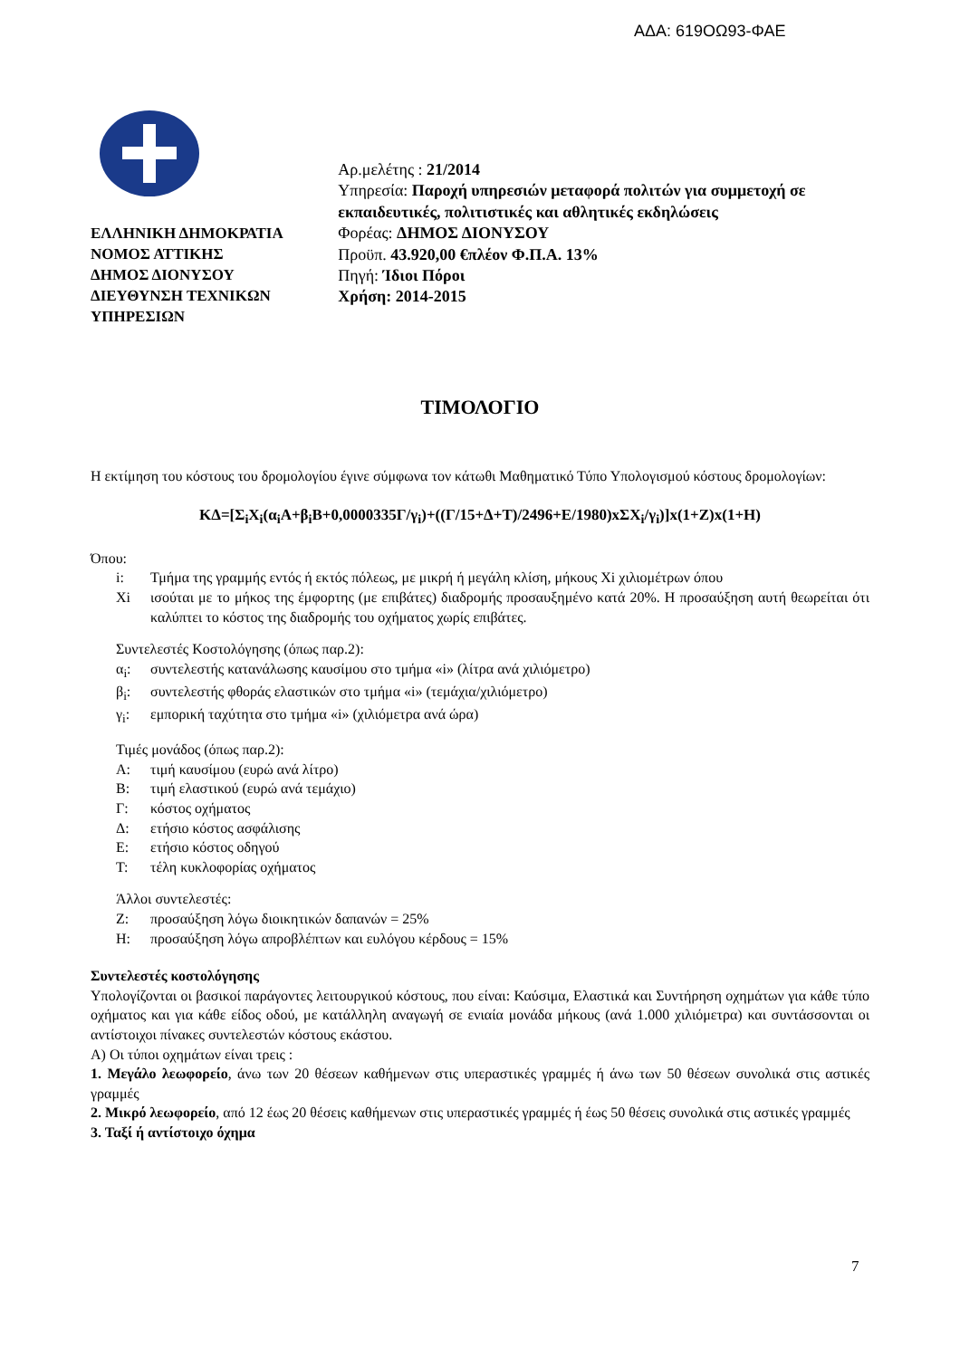ΑΔΑ: 619ΟΩ93-ΦΑΕ
ΕΛΛΗΝΙΚΗ ΔΗΜΟΚΡΑΤΙΑ
ΝΟΜΟΣ ΑΤΤΙΚΗΣ
ΔΗΜΟΣ ΔΙΟΝΥΣΟΥ
ΔΙΕΥΘΥΝΣΗ ΤΕΧΝΙΚΩΝ ΥΠΗΡΕΣΙΩΝ
Αρ.μελέτης : 21/2014
Υπηρεσία: Παροχή υπηρεσιών μεταφορά πολιτών για συμμετοχή σε εκπαιδευτικές, πολιτιστικές και αθλητικές εκδηλώσεις
Φορέας: ΔΗΜΟΣ ΔΙΟΝΥΣΟΥ
Προϋπ. 43.920,00 €πλέον Φ.Π.Α. 13%
Πηγή: Ίδιοι Πόροι
Χρήση: 2014-2015
ΤΙΜΟΛΟΓΙΟ
Η εκτίμηση του κόστους του δρομολογίου έγινε σύμφωνα τον κάτωθι Μαθηματικό Τύπο Υπολογισμού κόστους δρομολογίων:
ΚΔ=[Σ<sub>i</sub>Χ<sub>i</sub>(α<sub>i</sub>Α+β<sub>i</sub>Β+0,0000335Γ/γ<sub>i</sub>)+((Γ/15+Δ+Τ)/2496+Ε/1980)xΣΧ<sub>i</sub>/γ<sub>i</sub>)]x(1+Ζ)x(1+Η)
Όπου:
i: Τμήμα της γραμμής εντός ή εκτός πόλεως, με μικρή ή μεγάλη κλίση, μήκους Χi χιλιομέτρων όπου
Χi ισούται με το μήκος της έμφορτης (με επιβάτες) διαδρομής προσαυξημένο κατά 20%. Η προσαύξηση αυτή θεωρείται ότι καλύπτει το κόστος της διαδρομής του οχήματος χωρίς επιβάτες.
Συντελεστές Κοστολόγησης (όπως παρ.2):
α<sub>i</sub>: συντελεστής κατανάλωσης καυσίμου στο τμήμα «i» (λίτρα ανά χιλιόμετρο)
β<sub>i</sub>: συντελεστής φθοράς ελαστικών στο τμήμα «i» (τεμάχια/χιλιόμετρο)
γ<sub>i</sub>: εμπορική ταχύτητα στο τμήμα «i» (χιλιόμετρα ανά ώρα)
Τιμές μονάδος (όπως παρ.2):
Α: τιμή καυσίμου (ευρώ ανά λίτρο)
Β: τιμή ελαστικού (ευρώ ανά τεμάχιο)
Γ: κόστος οχήματος
Δ: ετήσιο κόστος ασφάλισης
Ε: ετήσιο κόστος οδηγού
Τ: τέλη κυκλοφορίας οχήματος
Άλλοι συντελεστές:
Ζ: προσαύξηση λόγω διοικητικών δαπανών = 25%
Η: προσαύξηση λόγω απροβλέπτων και ευλόγου κέρδους = 15%
Συντελεστές κοστολόγησης
Υπολογίζονται οι βασικοί παράγοντες λειτουργικού κόστους, που είναι: Καύσιμα, Ελαστικά και Συντήρηση οχημάτων για κάθε τύπο οχήματος και για κάθε είδος οδού, με κατάλληλη αναγωγή σε ενιαία μονάδα μήκους (ανά 1.000 χιλιόμετρα) και συντάσσονται οι αντίστοιχοι πίνακες συντελεστών κόστους εκάστου.
Α) Οι τύποι οχημάτων είναι τρεις :
1. Μεγάλο λεωφορείο, άνω των 20 θέσεων καθήμενων στις υπεραστικές γραμμές ή άνω των 50 θέσεων συνολικά στις αστικές γραμμές
2. Μικρό λεωφορείο, από 12 έως 20 θέσεις καθήμενων στις υπεραστικές γραμμές ή έως 50 θέσεις συνολικά στις αστικές γραμμές
3. Ταξί ή αντίστοιχο όχημα
7